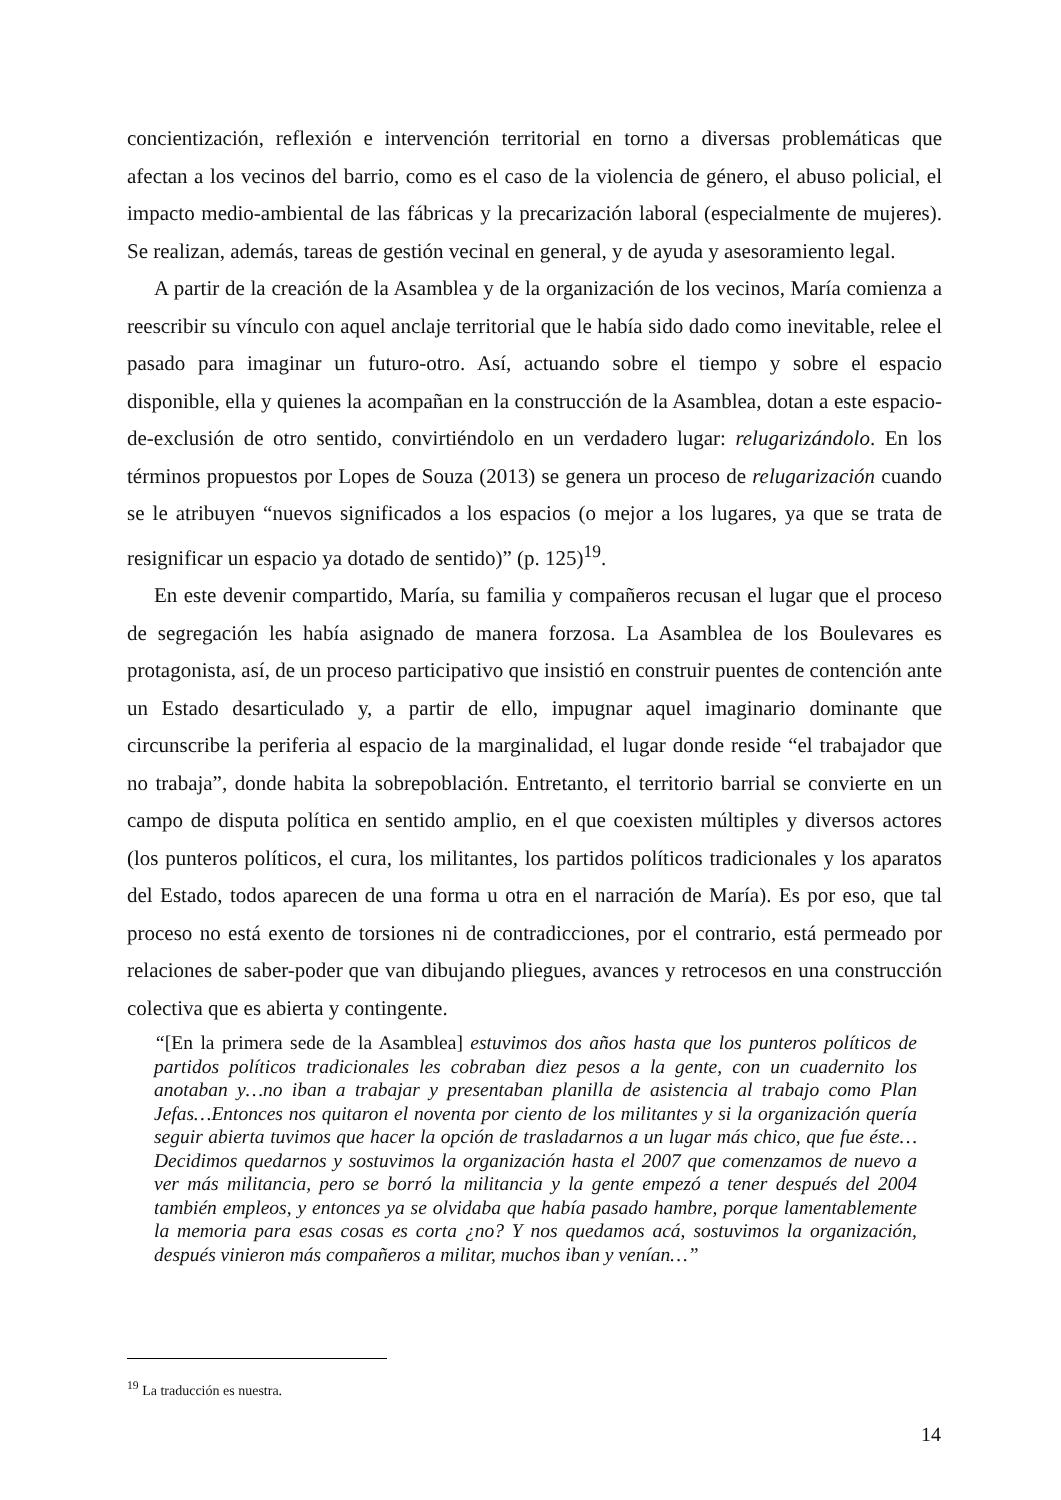concientización, reflexión e intervención territorial en torno a diversas problemáticas que afectan a los vecinos del barrio, como es el caso de la violencia de género, el abuso policial, el impacto medio-ambiental de las fábricas y la precarización laboral (especialmente de mujeres). Se realizan, además, tareas de gestión vecinal en general, y de ayuda y asesoramiento legal.
A partir de la creación de la Asamblea y de la organización de los vecinos, María comienza a reescribir su vínculo con aquel anclaje territorial que le había sido dado como inevitable, relee el pasado para imaginar un futuro-otro. Así, actuando sobre el tiempo y sobre el espacio disponible, ella y quienes la acompañan en la construcción de la Asamblea, dotan a este espacio-de-exclusión de otro sentido, convirtiéndolo en un verdadero lugar: relugarizándolo. En los términos propuestos por Lopes de Souza (2013) se genera un proceso de relugarización cuando se le atribuyen “nuevos significados a los espacios (o mejor a los lugares, ya que se trata de resignificar un espacio ya dotado de sentido)” (p. 125)<sup>19</sup>.
En este devenir compartido, María, su familia y compañeros recusan el lugar que el proceso de segregación les había asignado de manera forzosa. La Asamblea de los Boulevares es protagonista, así, de un proceso participativo que insistió en construir puentes de contención ante un Estado desarticulado y, a partir de ello, impugnar aquel imaginario dominante que circunscribe la periferia al espacio de la marginalidad, el lugar donde reside “el trabajador que no trabaja”, donde habita la sobrepoblación. Entretanto, el territorio barrial se convierte en un campo de disputa política en sentido amplio, en el que coexisten múltiples y diversos actores (los punteros políticos, el cura, los militantes, los partidos políticos tradicionales y los aparatos del Estado, todos aparecen de una forma u otra en el narración de María). Es por eso, que tal proceso no está exento de torsiones ni de contradicciones, por el contrario, está permeado por relaciones de saber-poder que van dibujando pliegues, avances y retrocesos en una construcción colectiva que es abierta y contingente.
“[En la primera sede de la Asamblea] estuvimos dos años hasta que los punteros políticos de partidos políticos tradicionales les cobraban diez pesos a la gente, con un cuadernito los anotaban y…no iban a trabajar y presentaban planilla de asistencia al trabajo como Plan Jefas…Entonces nos quitaron el noventa por ciento de los militantes y si la organización quería seguir abierta tuvimos que hacer la opción de trasladarnos a un lugar más chico, que fue éste… Decidimos quedarnos y sostuvimos la organización hasta el 2007 que comenzamos de nuevo a ver más militancia, pero se borró la militancia y la gente empezó a tener después del 2004 también empleos, y entonces ya se olvidaba que había pasado hambre, porque lamentablemente la memoria para esas cosas es corta ¿no? Y nos quedamos acá, sostuvimos la organización, después vinieron más compañeros a militar, muchos iban y venían…”
<sup>19</sup> La traducción es nuestra.
14